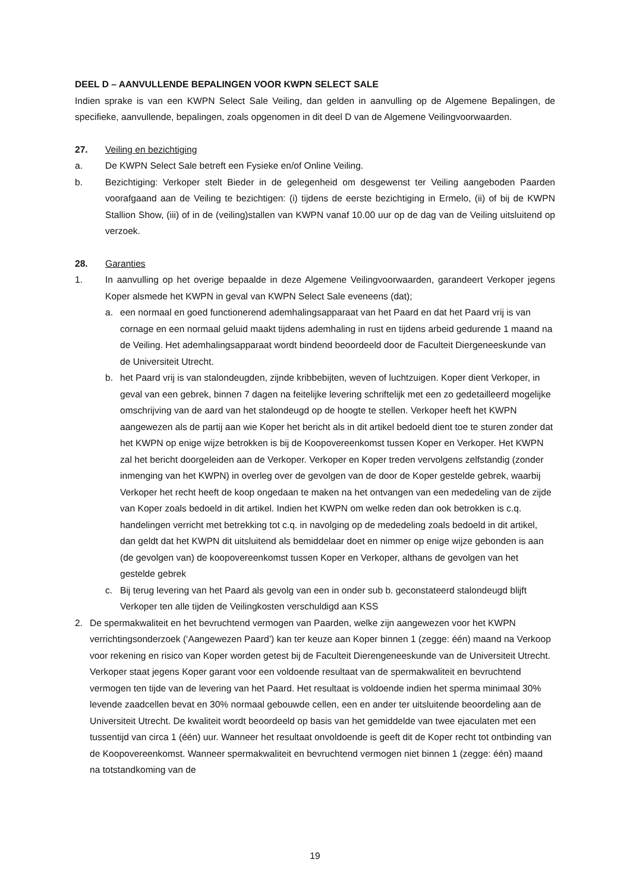DEEL D – AANVULLENDE BEPALINGEN VOOR KWPN SELECT SALE
Indien sprake is van een KWPN Select Sale Veiling, dan gelden in aanvulling op de Algemene Bepalingen, de specifieke, aanvullende, bepalingen, zoals opgenomen in dit deel D van de Algemene Veilingvoorwaarden.
27. Veiling en bezichtiging
a. De KWPN Select Sale betreft een Fysieke en/of Online Veiling.
b. Bezichtiging: Verkoper stelt Bieder in de gelegenheid om desgewenst ter Veiling aangeboden Paarden voorafgaand aan de Veiling te bezichtigen: (i) tijdens de eerste bezichtiging in Ermelo, (ii) of bij de KWPN Stallion Show, (iii) of in de (veiling)stallen van KWPN vanaf 10.00 uur op de dag van de Veiling uitsluitend op verzoek.
28. Garanties
1. In aanvulling op het overige bepaalde in deze Algemene Veilingvoorwaarden, garandeert Verkoper jegens Koper alsmede het KWPN in geval van KWPN Select Sale eveneens (dat);
a. een normaal en goed functionerend ademhalingsapparaat van het Paard en dat het Paard vrij is van cornage en een normaal geluid maakt tijdens ademhaling in rust en tijdens arbeid gedurende 1 maand na de Veiling. Het ademhalingsapparaat wordt bindend beoordeeld door de Faculteit Diergeneeskunde van de Universiteit Utrecht.
b. het Paard vrij is van stalondeugden, zijnde kribbebijten, weven of luchtzuigen. Koper dient Verkoper, in geval van een gebrek, binnen 7 dagen na feitelijke levering schriftelijk met een zo gedetailleerd mogelijke omschrijving van de aard van het stalondeugd op de hoogte te stellen. Verkoper heeft het KWPN aangewezen als de partij aan wie Koper het bericht als in dit artikel bedoeld dient toe te sturen zonder dat het KWPN op enige wijze betrokken is bij de Koopovereenkomst tussen Koper en Verkoper. Het KWPN zal het bericht doorgeleiden aan de Verkoper. Verkoper en Koper treden vervolgens zelfstandig (zonder inmenging van het KWPN) in overleg over de gevolgen van de door de Koper gestelde gebrek, waarbij Verkoper het recht heeft de koop ongedaan te maken na het ontvangen van een mededeling van de zijde van Koper zoals bedoeld in dit artikel. Indien het KWPN om welke reden dan ook betrokken is c.q. handelingen verricht met betrekking tot c.q. in navolging op de mededeling zoals bedoeld in dit artikel, dan geldt dat het KWPN dit uitsluitend als bemiddelaar doet en nimmer op enige wijze gebonden is aan (de gevolgen van) de koopovereenkomst tussen Koper en Verkoper, althans de gevolgen van het gestelde gebrek
c. Bij terug levering van het Paard als gevolg van een in onder sub b. geconstateerd stalondeugd blijft Verkoper ten alle tijden de Veilingkosten verschuldigd aan KSS
2. De spermakwaliteit en het bevruchtend vermogen van Paarden, welke zijn aangewezen voor het KWPN verrichtingsonderzoek (‘Aangewezen Paard’) kan ter keuze aan Koper binnen 1 (zegge: één) maand na Verkoop voor rekening en risico van Koper worden getest bij de Faculteit Dierengeneeskunde van de Universiteit Utrecht. Verkoper staat jegens Koper garant voor een voldoende resultaat van de spermakwaliteit en bevruchtend vermogen ten tijde van de levering van het Paard. Het resultaat is voldoende indien het sperma minimaal 30% levende zaadcellen bevat en 30% normaal gebouwde cellen, een en ander ter uitsluitende beoordeling aan de Universiteit Utrecht. De kwaliteit wordt beoordeeld op basis van het gemiddelde van twee ejaculaten met een tussentijd van circa 1 (één) uur. Wanneer het resultaat onvoldoende is geeft dit de Koper recht tot ontbinding van de Koopovereenkomst. Wanneer spermakwaliteit en bevruchtend vermogen niet binnen 1 (zegge: één) maand na totstandkoming van de
19